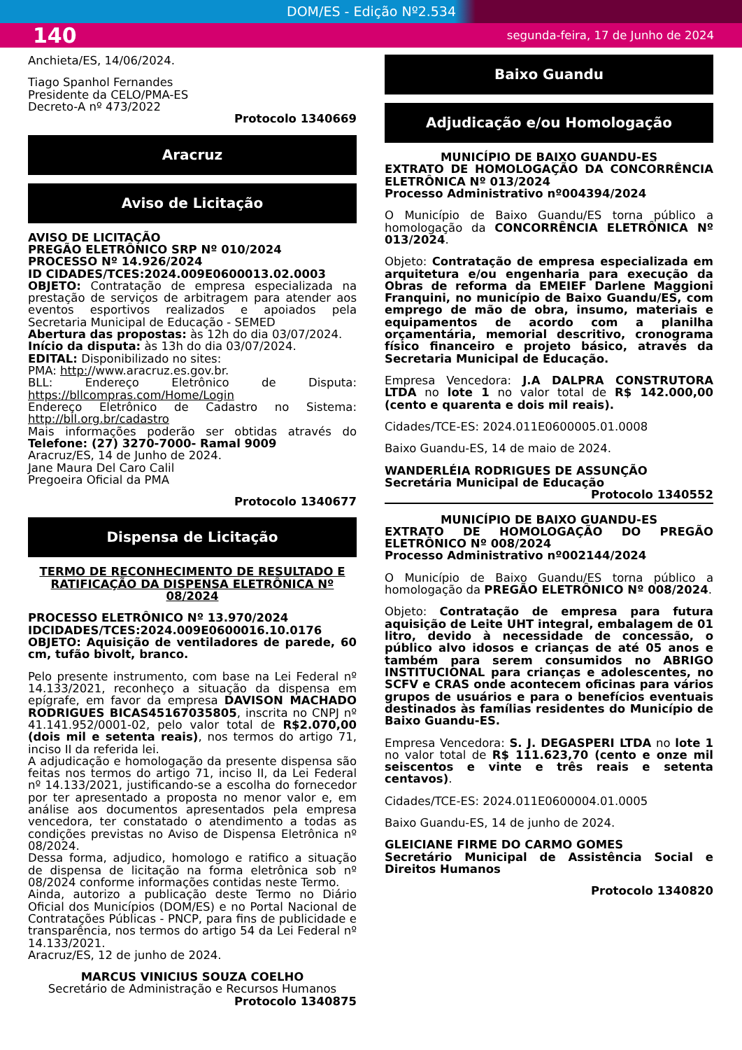DOM/ES - Edição Nº2.534
140 segunda-feira, 17 de Junho de 2024
Anchieta/ES, 14/06/2024.
Tiago Spanhol Fernandes
Presidente da CELO/PMA-ES
Decreto-A nº 473/2022
Protocolo 1340669
Aracruz
Aviso de Licitação
AVISO DE LICITAÇÃO
PREGÃO ELETRÔNICO SRP Nº 010/2024
PROCESSO Nº 14.926/2024
ID CIDADES/TCES:2024.009E0600013.02.0003
OBJETO: Contratação de empresa especializada na prestação de serviços de arbitragem para atender aos eventos esportivos realizados e apoiados pela Secretaria Municipal de Educação - SEMED
Abertura das propostas: às 12h do dia 03/07/2024.
Início da disputa: às 13h do dia 03/07/2024.
EDITAL: Disponibilizado no sites:
PMA: http://www.aracruz.es.gov.br.
BLL: Endereço Eletrônico de Disputa: https://bllcompras.com/Home/Login
Endereço Eletrônico de Cadastro no Sistema: http://bll.org.br/cadastro
Mais informações poderão ser obtidas através do Telefone: (27) 3270-7000- Ramal 9009
Aracruz/ES, 14 de Junho de 2024.
Jane Maura Del Caro Calil
Pregoeira Oficial da PMA
Protocolo 1340677
Dispensa de Licitação
TERMO DE RECONHECIMENTO DE RESULTADO E RATIFICAÇÃO DA DISPENSA ELETRÔNICA Nº 08/2024
PROCESSO ELETRÔNICO Nº 13.970/2024
IDCIDADES/TCES:2024.009E0600016.10.0176
OBJETO: Aquisição de ventiladores de parede, 60 cm, tufão bivolt, branco.
Pelo presente instrumento, com base na Lei Federal nº 14.133/2021, reconheço a situação da dispensa em epígrafe, em favor da empresa DAVISON MACHADO RODRIGUES BICAS45167035805, inscrita no CNPJ nº 41.141.952/0001-02, pelo valor total de R$2.070,00 (dois mil e setenta reais), nos termos do artigo 71, inciso II da referida lei.
A adjudicação e homologação da presente dispensa são feitas nos termos do artigo 71, inciso II, da Lei Federal nº 14.133/2021, justificando-se a escolha do fornecedor por ter apresentado a proposta no menor valor e, em análise aos documentos apresentados pela empresa vencedora, ter constatado o atendimento a todas as condições previstas no Aviso de Dispensa Eletrônica nº 08/2024.
Dessa forma, adjudico, homologo e ratifico a situação de dispensa de licitação na forma eletrônica sob nº 08/2024 conforme informações contidas neste Termo.
Ainda, autorizo a publicação deste Termo no Diário Oficial dos Municípios (DOM/ES) e no Portal Nacional de Contratações Públicas - PNCP, para fins de publicidade e transparência, nos termos do artigo 54 da Lei Federal nº 14.133/2021.
Aracruz/ES, 12 de junho de 2024.
MARCUS VINICIUS SOUZA COELHO
Secretário de Administração e Recursos Humanos
Protocolo 1340875
Baixo Guandu
Adjudicação e/ou Homologação
MUNICÍPIO DE BAIXO GUANDU-ES
EXTRATO DE HOMOLOGAÇÃO DA CONCORRÊNCIA ELETRÔNICA Nº 013/2024
Processo Administrativo nº004394/2024
O Município de Baixo Guandu/ES torna público a homologação da CONCORRÊNCIA ELETRÔNICA Nº 013/2024.
Objeto: Contratação de empresa especializada em arquitetura e/ou engenharia para execução da Obras de reforma da EMEIEF Darlene Maggioni Franquini, no município de Baixo Guandu/ES, com emprego de mão de obra, insumo, materiais e equipamentos de acordo com a planilha orçamentária, memorial descritivo, cronograma físico financeiro e projeto básico, através da Secretaria Municipal de Educação.
Empresa Vencedora: J.A DALPRA CONSTRUTORA LTDA no lote 1 no valor total de R$ 142.000,00 (cento e quarenta e dois mil reais).
Cidades/TCE-ES: 2024.011E0600005.01.0008
Baixo Guandu-ES, 14 de maio de 2024.
WANDERLÉIA RODRIGUES DE ASSUNÇÃO
Secretária Municipal de Educação
Protocolo 1340552
MUNICÍPIO DE BAIXO GUANDU-ES
EXTRATO DE HOMOLOGAÇÃO DO PREGÃO ELETRÔNICO Nº 008/2024
Processo Administrativo nº002144/2024
O Município de Baixo Guandu/ES torna público a homologação da PREGÃO ELETRÔNICO Nº 008/2024.
Objeto: Contratação de empresa para futura aquisição de Leite UHT integral, embalagem de 01 litro, devido à necessidade de concessão, o público alvo idosos e crianças de até 05 anos e também para serem consumidos no ABRIGO INSTITUCIONAL para crianças e adolescentes, no SCFV e CRAS onde acontecem oficinas para vários grupos de usuários e para o benefícios eventuais destinados às famílias residentes do Município de Baixo Guandu-ES.
Empresa Vencedora: S. J. DEGASPERI LTDA no lote 1 no valor total de R$ 111.623,70 (cento e onze mil seiscentos e vinte e três reais e setenta centavos).
Cidades/TCE-ES: 2024.011E0600004.01.0005
Baixo Guandu-ES, 14 de junho de 2024.
GLEICIANE FIRME DO CARMO GOMES
Secretário Municipal de Assistência Social e Direitos Humanos
Protocolo 1340820